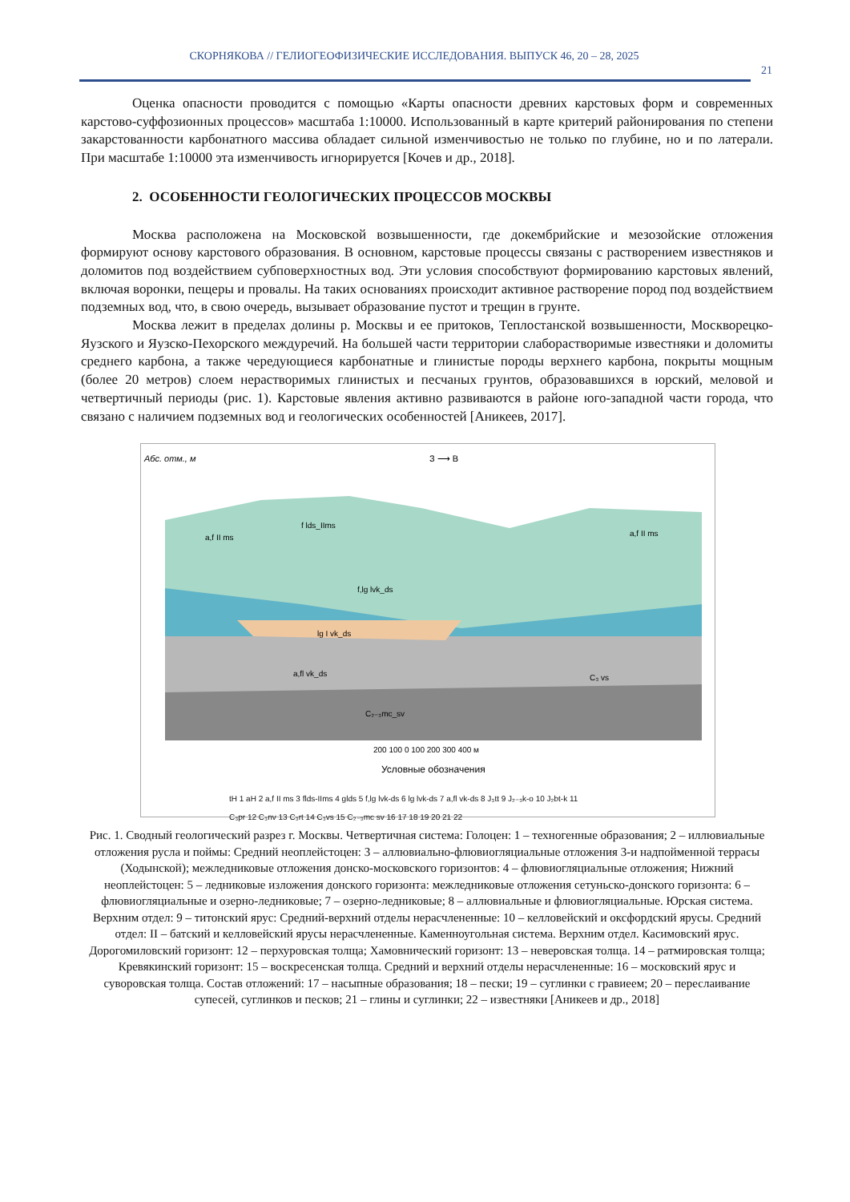СКОРНЯКОВА // ГЕЛИОГЕОФИЗИЧЕСКИЕ ИССЛЕДОВАНИЯ. ВЫПУСК 46, 20 – 28, 2025
21
Оценка опасности проводится с помощью «Карты опасности древних карстовых форм и современных карстово-суффозионных процессов» масштаба 1:10000. Использованный в карте критерий районирования по степени закарстованности карбонатного массива обладает сильной изменчивостью не только по глубине, но и по латерали. При масштабе 1:10000 эта изменчивость игнорируется [Кочев и др., 2018].
2. ОСОБЕННОСТИ ГЕОЛОГИЧЕСКИХ ПРОЦЕССОВ МОСКВЫ
Москва расположена на Московской возвышенности, где докембрийские и мезозойские отложения формируют основу карстового образования. В основном, карстовые процессы связаны с растворением известняков и доломитов под воздействием субповерхностных вод. Эти условия способствуют формированию карстовых явлений, включая воронки, пещеры и провалы. На таких основаниях происходит активное растворение пород под воздействием подземных вод, что, в свою очередь, вызывает образование пустот и трещин в грунте.
Москва лежит в пределах долины р. Москвы и ее притоков, Теплостанской возвышенности, Москворецко-Яузского и Яузско-Пехорского междуречий. На большей части территории слаборастворимые известняки и доломиты среднего карбона, а также чередующиеся карбонатные и глинистые породы верхнего карбона, покрыты мощным (более 20 метров) слоем нерастворимых глинистых и песчаных грунтов, образовавшихся в юрский, меловой и четвертичный периоды (рис. 1). Карстовые явления активно развиваются в районе юго-западной части города, что связано с наличием подземных вод и геологических особенностей [Аникеев, 2017].
Абс. отм., м
З ⟶ В
a,f II ms
f lds_IIms
f,lg lvk_ds
lg I vk_ds
a,fl vk_ds
C₂₋₃mc_sv
a,f II ms
C₃ vs
200 100 0 100 200 300 400 м
Условные обозначения
tH 1 aH 2 a,f II ms 3 flds-IIms 4 glds 5 f,lg lvk-ds 6 lg lvk-ds 7 a,fl vk-ds 8 J₃tt 9 J₂₋₃k-o 10 J₂bt-k 11
C₃pr 12 C₃nv 13 C₃rt 14 C₃vs 15 C₂₋₃mc sv 16 17 18 19 20 21 22
Рис. 1. Сводный геологический разрез г. Москвы. Четвертичная система: Голоцен: 1 – техногенные образования; 2 – иллювиальные отложения русла и поймы: Средний неоплейстоцен: 3 – аллювиально-флювиогляциальные отложения 3-и надпойменной террасы (Ходынской); межледниковые отложения донско-московского горизонтов: 4 – флювиогляциальные отложения; Нижний неоплейстоцен: 5 – ледниковые изложения донского горизонта: межледниковые отложения сетуньско-донского горизонта: 6 – флювиогляциальные и озерно-ледниковые; 7 – озерно-ледниковые; 8 – аллювиальные и флювиогляциальные. Юрская система. Верхним отдел: 9 – титонский ярус: Средний-верхний отделы нерасчлененные: 10 – келловейский и оксфордский ярусы. Средний отдел: II – батский и келловейский ярусы нерасчлененные. Каменноугольная система. Верхним отдел. Касимовский ярус. Дорогомиловский горизонт: 12 – перхуровская толща; Хамовнический горизонт: 13 – неверовская толща. 14 – ратмировская толща; Кревякинский горизонт: 15 – воскресенская толща. Средний и верхний отделы нерасчлененные: 16 – московский ярус и суворовская толща. Состав отложений: 17 – насыпные образования; 18 – пески; 19 – суглинки с гравиеем; 20 – переслаивание супесей, суглинков и песков; 21 – глины и суглинки; 22 – известняки [Аникеев и др., 2018]